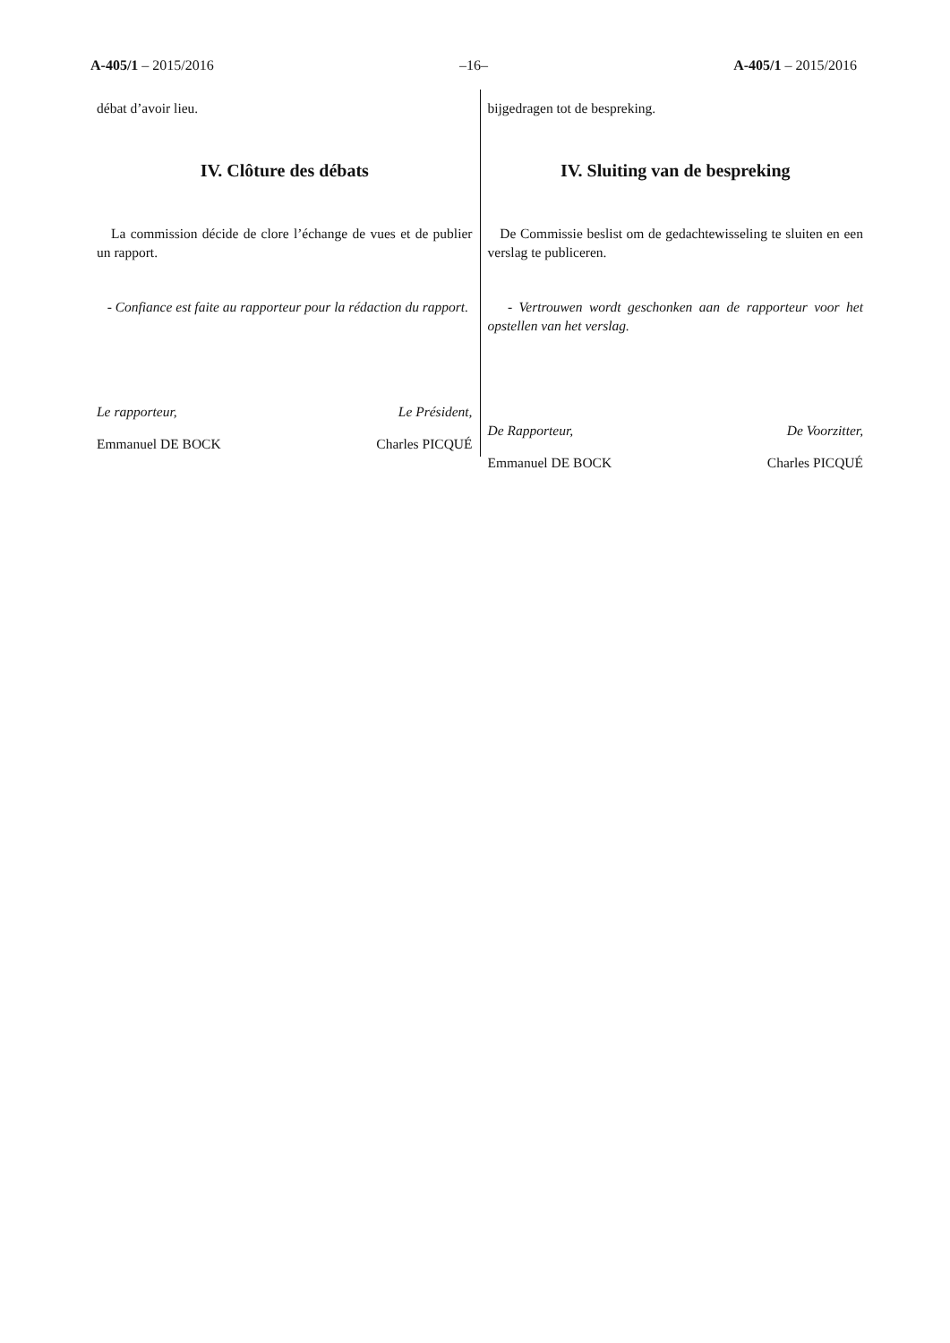A-405/1 – 2015/2016 –16– A-405/1 – 2015/2016
débat d’avoir lieu.
IV. Clôture des débats
La commission décide de clore l’échange de vues et de publier un rapport.
- Confiance est faite au rapporteur pour la rédaction du rapport.
Le rapporteur, Le Président,
Emmanuel DE BOCK Charles PICQUÉ
bijgedragen tot de bespreking.
IV. Sluiting van de bespreking
De Commissie beslist om de gedachtewisseling te sluiten en een verslag te publiceren.
- Vertrouwen wordt geschonken aan de rapporteur voor het opstellen van het verslag.
De Rapporteur, De Voorzitter,
Emmanuel DE BOCK Charles PICQUÉ